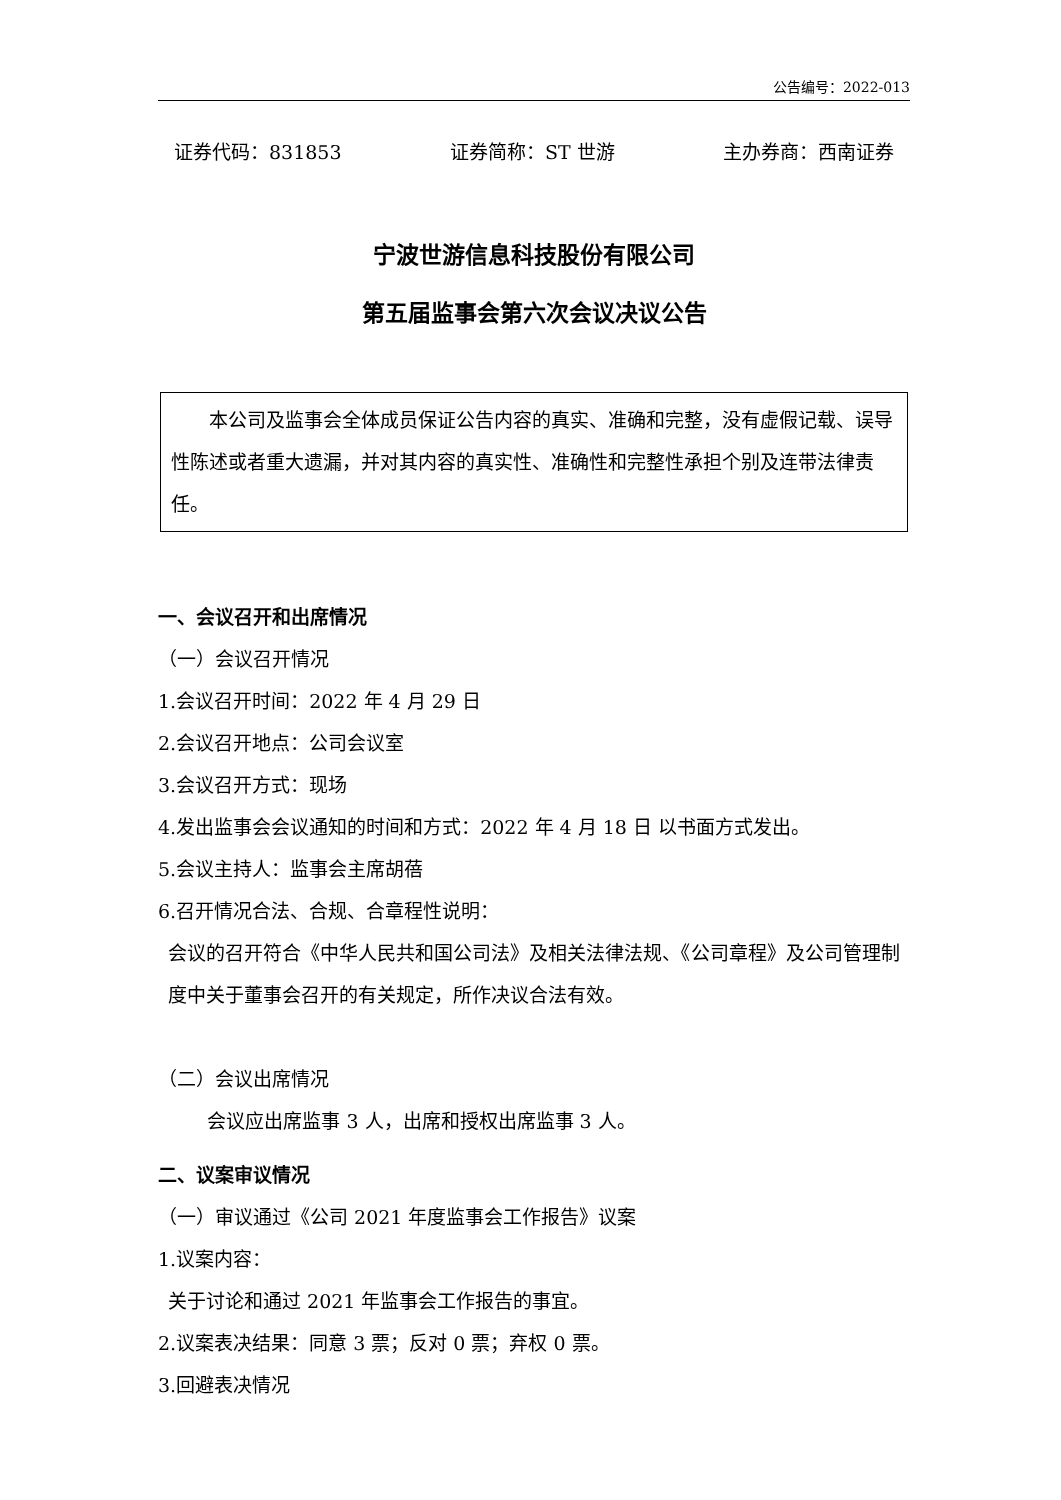公告编号：2022-013
证券代码：831853 证券简称：ST 世游 主办券商：西南证券
宁波世游信息科技股份有限公司
第五届监事会第六次会议决议公告
本公司及监事会全体成员保证公告内容的真实、准确和完整，没有虚假记载、误导性陈述或者重大遗漏，并对其内容的真实性、准确性和完整性承担个别及连带法律责任。
一、会议召开和出席情况
（一）会议召开情况
1.会议召开时间：2022 年 4 月 29 日
2.会议召开地点：公司会议室
3.会议召开方式：现场
4.发出监事会会议通知的时间和方式：2022 年 4 月 18 日 以书面方式发出。
5.会议主持人：监事会主席胡蓓
6.召开情况合法、合规、合章程性说明：
会议的召开符合《中华人民共和国公司法》及相关法律法规、《公司章程》及公司管理制度中关于董事会召开的有关规定，所作决议合法有效。
（二）会议出席情况
会议应出席监事 3 人，出席和授权出席监事 3 人。
二、议案审议情况
（一）审议通过《公司 2021 年度监事会工作报告》议案
1.议案内容：
关于讨论和通过 2021 年监事会工作报告的事宜。
2.议案表决结果：同意 3 票；反对 0 票；弃权 0 票。
3.回避表决情况